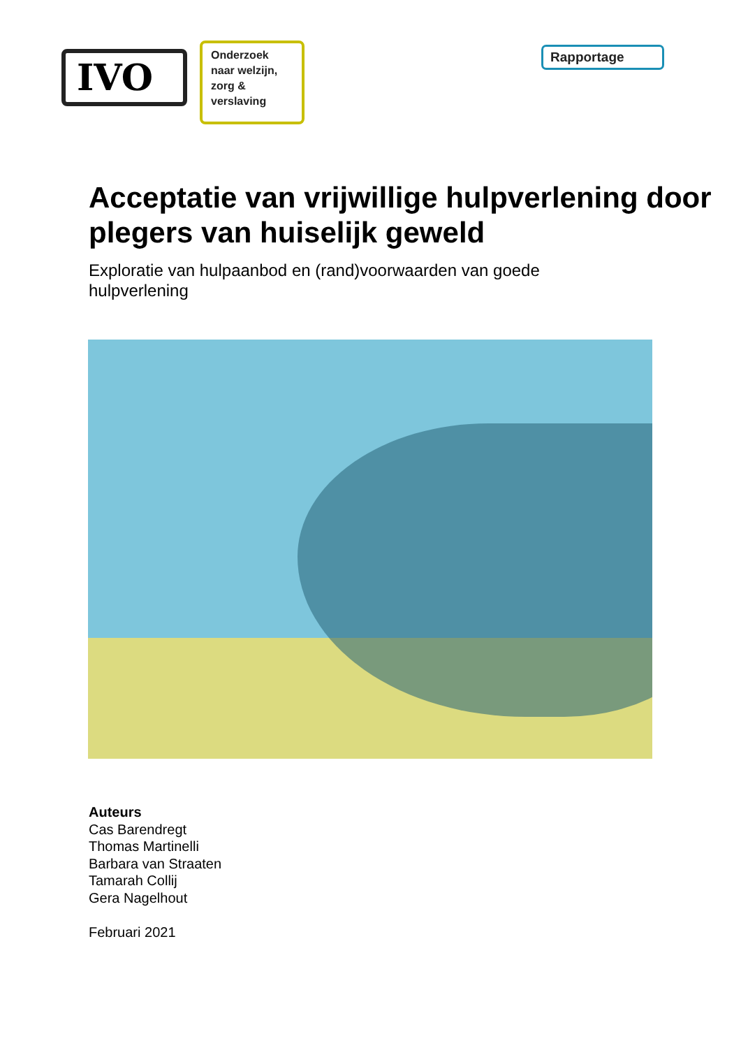IVO
Onderzoek naar welzijn, zorg & verslaving
Rapportage
Acceptatie van vrijwillige hulpverlening door plegers van huiselijk geweld
Exploratie van hulpaanbod en (rand)voorwaarden van goede hulpverlening
Auteurs
Cas Barendregt
Thomas Martinelli
Barbara van Straaten
Tamarah Collij
Gera Nagelhout
Februari 2021